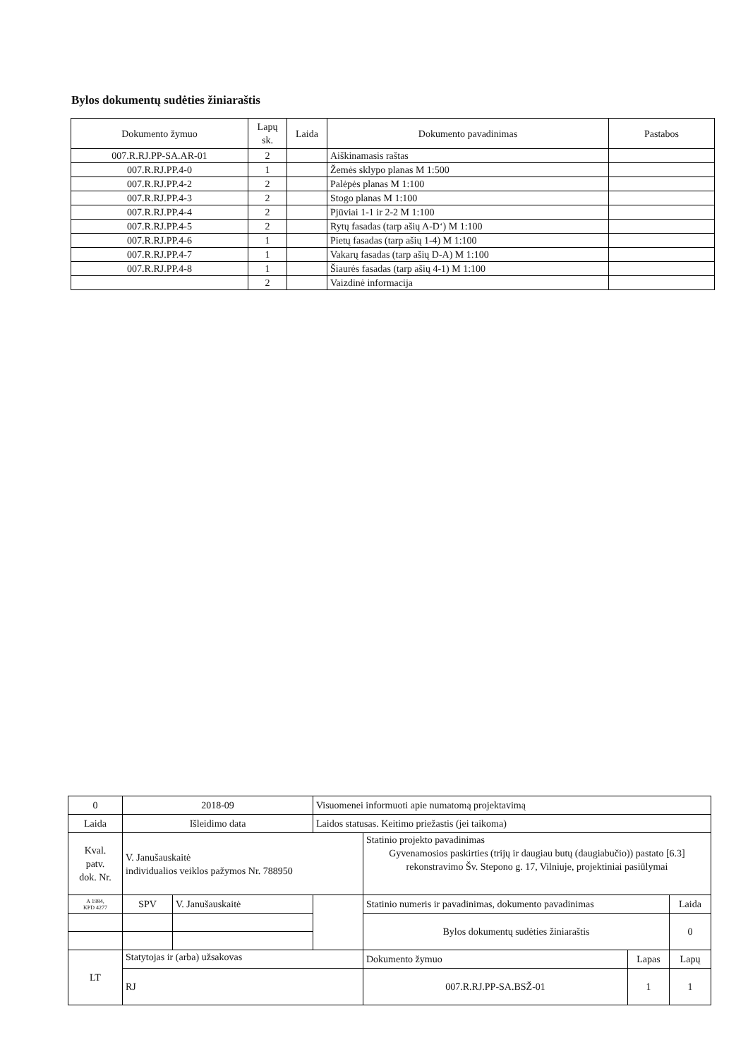Bylos dokumentų sudėties žiniaraštis
| Dokumento žymuo | Lapų sk. | Laida | Dokumento pavadinimas | Pastabos |
| --- | --- | --- | --- | --- |
| 007.R.RJ.PP-SA.AR-01 | 2 | | Aiškinamasis raštas | |
| 007.R.RJ.PP.4-0 | 1 | | Žemės sklypo planas M 1:500 | |
| 007.R.RJ.PP.4-2 | 2 | | Palėpės planas M 1:100 | |
| 007.R.RJ.PP.4-3 | 2 | | Stogo planas M 1:100 | |
| 007.R.RJ.PP.4-4 | 2 | | Pjūviai 1-1 ir 2-2 M 1:100 | |
| 007.R.RJ.PP.4-5 | 2 | | Rytų fasadas (tarp ašių A-D‘) M 1:100 | |
| 007.R.RJ.PP.4-6 | 1 | | Pietų fasadas (tarp ašių 1-4) M 1:100 | |
| 007.R.RJ.PP.4-7 | 1 | | Vakarų fasadas (tarp ašių D-A) M 1:100 | |
| 007.R.RJ.PP.4-8 | 1 | | Šiaurės fasadas (tarp ašių 4-1) M 1:100 | |
| | 2 | | Vaizdinė informacija | |
| 0 | 2018-09 | | Visuomenei informuoti apie numatomą projektavimą | | | |
| Laida | Išleidimo data | | Laidos statusas. Keitimo priežastis (jei taikoma) | | | |
| Kval. patv. dok. Nr. | V. Janušauskaitė individualios veiklos pažymos Nr. 788950 | | | Statinio projekto pavadinimas Gyvenamosios paskirties (trijų ir daugiau butų (daugiabučio)) pastato [6.3] rekonstravimo Šv. Stepono g. 17, Vilniuje, projektiniai pasiūlymai | | |
| A 1984, KPD 4277 | SPV | V. Janušauskaitė | | Statinio numeris ir pavadinimas, dokumento pavadinimas | | Laida |
| | | | | Bylos dokumentų sudėties žiniaraštis | | 0 |
| LT | Statytojas ir (arba) užsakovas | | | Dokumento žymuo | Lapas | Lapų |
| | RJ | | | 007.R.RJ.PP-SA.BSŽ-01 | 1 | 1 |